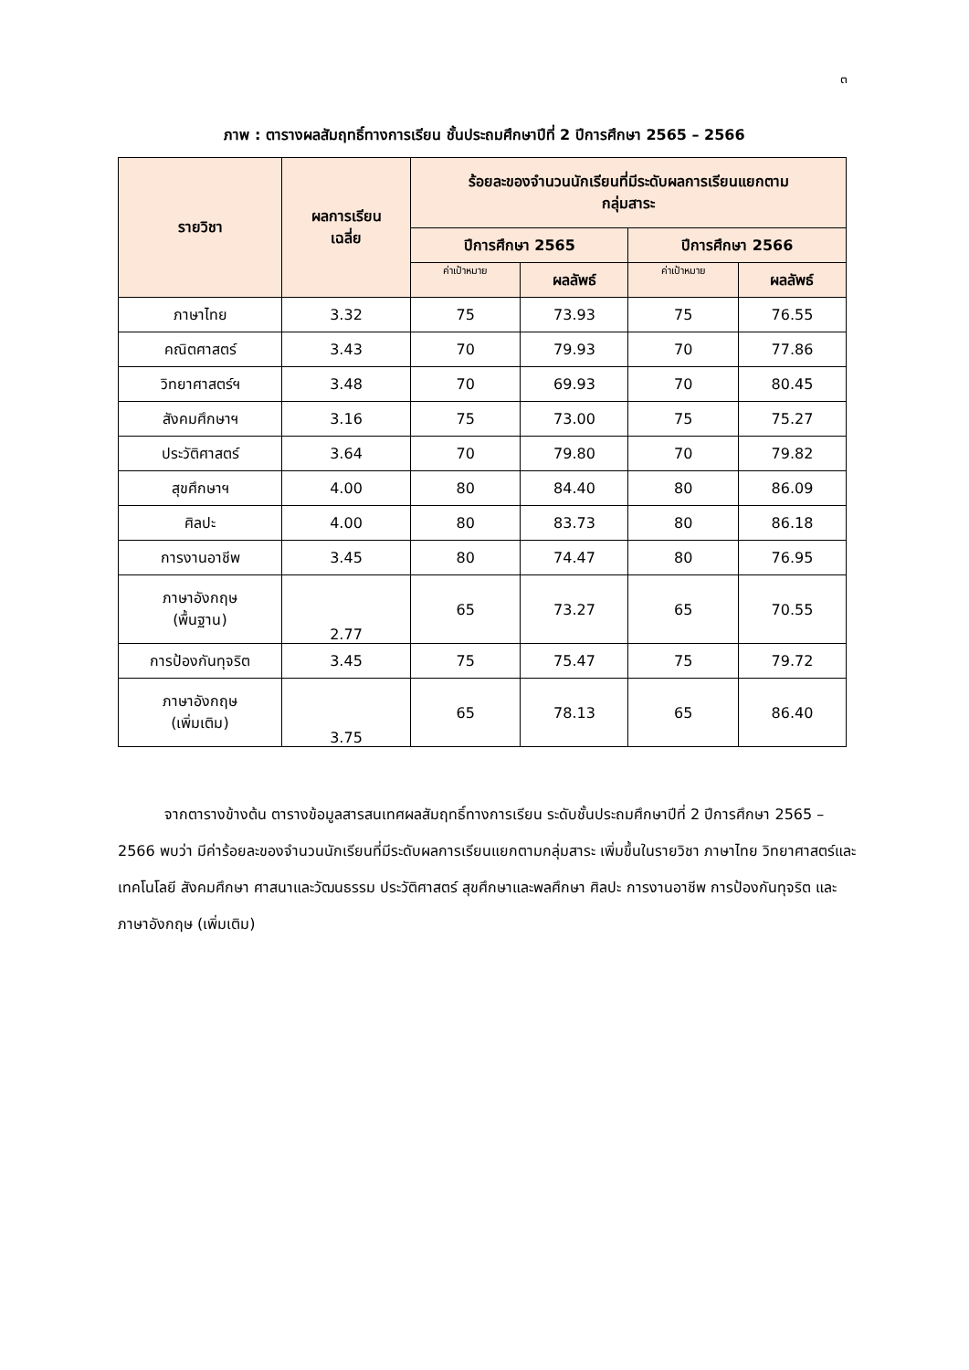๓
ภาพ : ตารางผลสัมฤทธิ์ทางการเรียน ชั้นประถมศึกษาปีที่ 2 ปีการศึกษา 2565 – 2566
| รายวิชา | ผลการเรียน เฉลี่ย | ร้อยละของจำนวนนักเรียนที่มีระดับผลการเรียนแยกตาม กลุ่มสาระ | | | |
| --- | --- | --- | --- | --- | --- |
| | | ปีการศึกษา 2565 | | ปีการศึกษา 2566 | |
| | | ค่าเป้าหมาย | ผลลัพธ์ | ค่าเป้าหมาย | ผลลัพธ์ |
| ภาษาไทย | 3.32 | 75 | 73.93 | 75 | 76.55 |
| คณิตศาสตร์ | 3.43 | 70 | 79.93 | 70 | 77.86 |
| วิทยาศาสตร์ฯ | 3.48 | 70 | 69.93 | 70 | 80.45 |
| สังคมศึกษาฯ | 3.16 | 75 | 73.00 | 75 | 75.27 |
| ประวัติศาสตร์ | 3.64 | 70 | 79.80 | 70 | 79.82 |
| สุขศึกษาฯ | 4.00 | 80 | 84.40 | 80 | 86.09 |
| ศิลปะ | 4.00 | 80 | 83.73 | 80 | 86.18 |
| การงานอาชีพ | 3.45 | 80 | 74.47 | 80 | 76.95 |
| ภาษาอังกฤษ (พื้นฐาน) | 2.77 | 65 | 73.27 | 65 | 70.55 |
| การป้องกันทุจริต | 3.45 | 75 | 75.47 | 75 | 79.72 |
| ภาษาอังกฤษ (เพิ่มเติม) | 3.75 | 65 | 78.13 | 65 | 86.40 |
จากตารางข้างต้น ตารางข้อมูลสารสนเทศผลสัมฤทธิ์ทางการเรียน ระดับชั้นประถมศึกษาปีที่ 2 ปีการศึกษา 2565 – 2566 พบว่า มีค่าร้อยละของจำนวนนักเรียนที่มีระดับผลการเรียนแยกตามกลุ่มสาระ เพิ่มขึ้นในรายวิชา ภาษาไทย วิทยาศาสตร์และเทคโนโลยี สังคมศึกษา ศาสนาและวัฒนธรรม ประวัติศาสตร์ สุขศึกษาและพลศึกษา ศิลปะ การงานอาชีพ การป้องกันทุจริต และภาษาอังกฤษ (เพิ่มเติม)